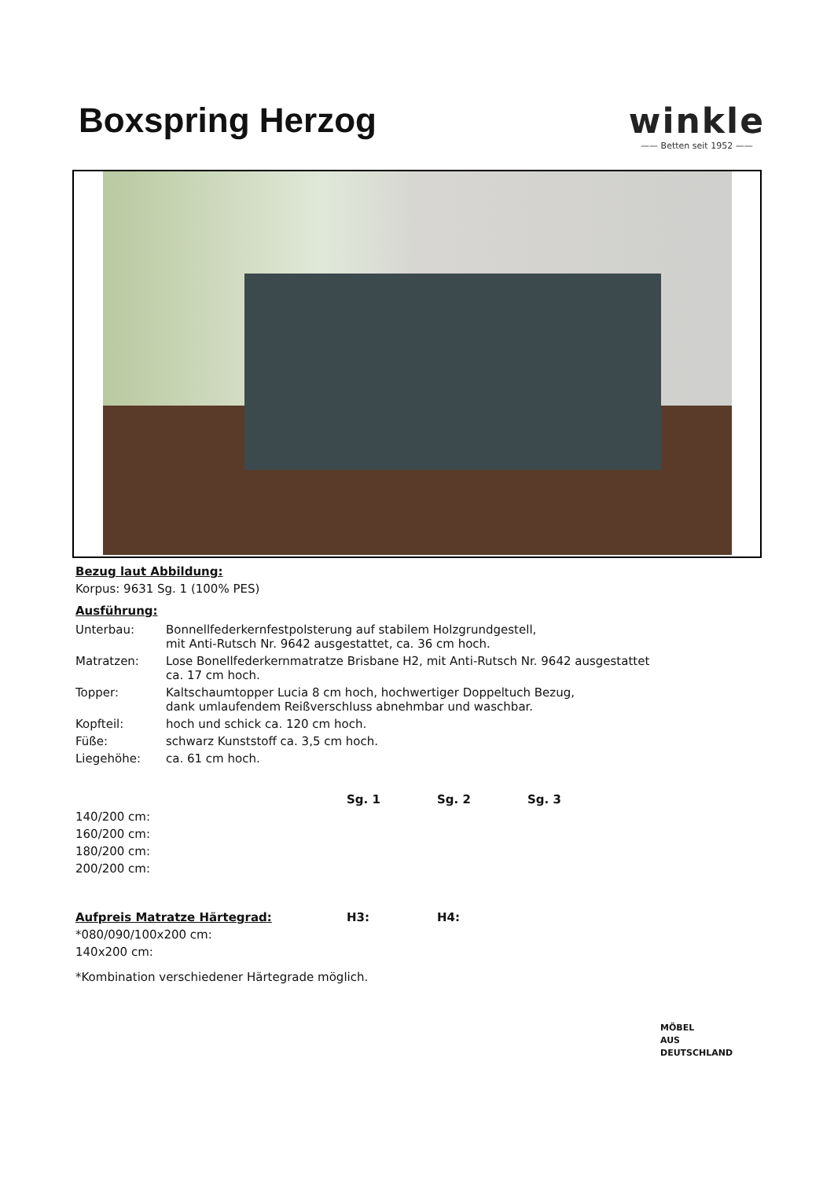Boxspring Herzog winkle
—— Betten seit 1952 ——
Bezug laut Abbildung:
Korpus: 9631 Sg. 1 (100% PES)
Ausführung:
| Unterbau: | Bonnellfederkernfestpolsterung auf stabilem Holzgrundgestell, mit Anti-Rutsch Nr. 9642 ausgestattet, ca. 36 cm hoch. |
| Matratzen: | Lose Bonellfederkernmatratze Brisbane H2, mit Anti-Rutsch Nr. 9642 ausgestattet ca. 17 cm hoch. |
| Topper: | Kaltschaumtopper Lucia 8 cm hoch, hochwertiger Doppeltuch Bezug, dank umlaufendem Reißverschluss abnehmbar und waschbar. |
| Kopfteil: | hoch und schick ca. 120 cm hoch. |
| Füße: | schwarz Kunststoff ca. 3,5 cm hoch. |
| Liegehöhe: | ca. 61 cm hoch. |
| | Sg. 1 | Sg. 2 | Sg. 3 |
| --- | --- | --- | --- |
| 140/200 cm: | | | |
| 160/200 cm: | | | |
| 180/200 cm: | | | |
| 200/200 cm: | | | |
| Aufpreis Matratze Härtegrad: | H3: | H4: |
| --- | --- | --- |
| *080/090/100x200 cm: | | |
| 140x200 cm: | | |
*Kombination verschiedener Härtegrade möglich.
MÖBEL
AUS
DEUTSCHLAND